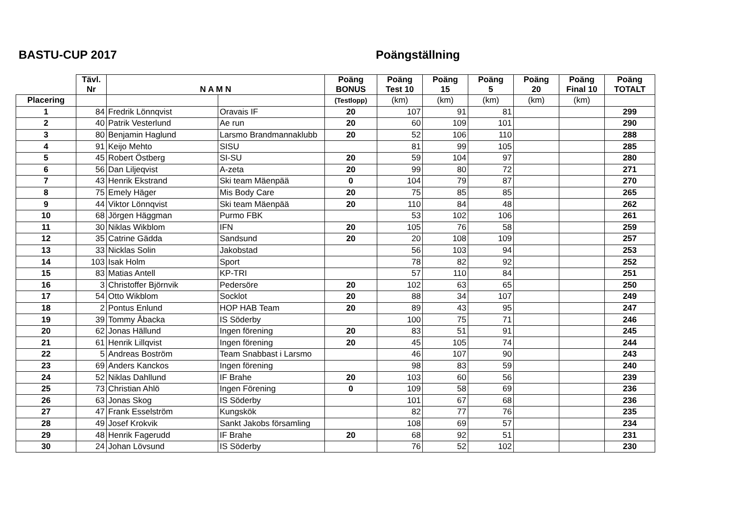BASTU-CUP 2017 Poängställning
| | Tävl. Nr | N A M N | | Poäng BONUS | Poäng Test 10 | Poäng 15 | Poäng 5 | Poäng 20 | Poäng Final 10 | Poäng TOTALT |
| --- | --- | --- | --- | --- | --- | --- | --- | --- | --- | --- |
| Placering | | | | (Testlopp) | (km) | (km) | (km) | (km) | (km) | |
| 1 | 84 | Fredrik Lönnqvist | Oravais IF | 20 | 107 | 91 | 81 | | | 299 |
| 2 | 40 | Patrik Vesterlund | Ae run | 20 | 60 | 109 | 101 | | | 290 |
| 3 | 80 | Benjamin Haglund | Larsmo Brandmannaklubb | 20 | 52 | 106 | 110 | | | 288 |
| 4 | 91 | Keijo Mehto | SISU | | 81 | 99 | 105 | | | 285 |
| 5 | 45 | Robert Östberg | SI-SU | 20 | 59 | 104 | 97 | | | 280 |
| 6 | 56 | Dan Liljeqvist | A-zeta | 20 | 99 | 80 | 72 | | | 271 |
| 7 | 43 | Henrik Ekstrand | Ski team Mäenpää | 0 | 104 | 79 | 87 | | | 270 |
| 8 | 75 | Emely Häger | Mis Body Care | 20 | 75 | 85 | 85 | | | 265 |
| 9 | 44 | Viktor Lönnqvist | Ski team Mäenpää | 20 | 110 | 84 | 48 | | | 262 |
| 10 | 68 | Jörgen Häggman | Purmo FBK | | 53 | 102 | 106 | | | 261 |
| 11 | 30 | Niklas Wikblom | IFN | 20 | 105 | 76 | 58 | | | 259 |
| 12 | 35 | Catrine Gädda | Sandsund | 20 | 20 | 108 | 109 | | | 257 |
| 13 | 33 | Nicklas Solin | Jakobstad | | 56 | 103 | 94 | | | 253 |
| 14 | 103 | Isak Holm | Sport | | 78 | 82 | 92 | | | 252 |
| 15 | 83 | Matias Antell | KP-TRI | | 57 | 110 | 84 | | | 251 |
| 16 | 3 | Christoffer Björnvik | Pedersöre | 20 | 102 | 63 | 65 | | | 250 |
| 17 | 54 | Otto Wikblom | Socklot | 20 | 88 | 34 | 107 | | | 249 |
| 18 | 2 | Pontus Enlund | HOP HAB Team | 20 | 89 | 43 | 95 | | | 247 |
| 19 | 39 | Tommy Åbacka | IS Söderby | | 100 | 75 | 71 | | | 246 |
| 20 | 62 | Jonas Hällund | Ingen förening | 20 | 83 | 51 | 91 | | | 245 |
| 21 | 61 | Henrik Lillqvist | Ingen förening | 20 | 45 | 105 | 74 | | | 244 |
| 22 | 5 | Andreas Boström | Team Snabbast i Larsmo | | 46 | 107 | 90 | | | 243 |
| 23 | 69 | Anders Kanckos | Ingen förening | | 98 | 83 | 59 | | | 240 |
| 24 | 52 | Niklas Dahllund | IF Brahe | 20 | 103 | 60 | 56 | | | 239 |
| 25 | 73 | Christian Ahlö | Ingen Förening | 0 | 109 | 58 | 69 | | | 236 |
| 26 | 63 | Jonas Skog | IS Söderby | | 101 | 67 | 68 | | | 236 |
| 27 | 47 | Frank Esselström | Kungskök | | 82 | 77 | 76 | | | 235 |
| 28 | 49 | Josef Krokvik | Sankt Jakobs församling | | 108 | 69 | 57 | | | 234 |
| 29 | 48 | Henrik Fagerudd | IF Brahe | 20 | 68 | 92 | 51 | | | 231 |
| 30 | 24 | Johan Lövsund | IS Söderby | | 76 | 52 | 102 | | | 230 |